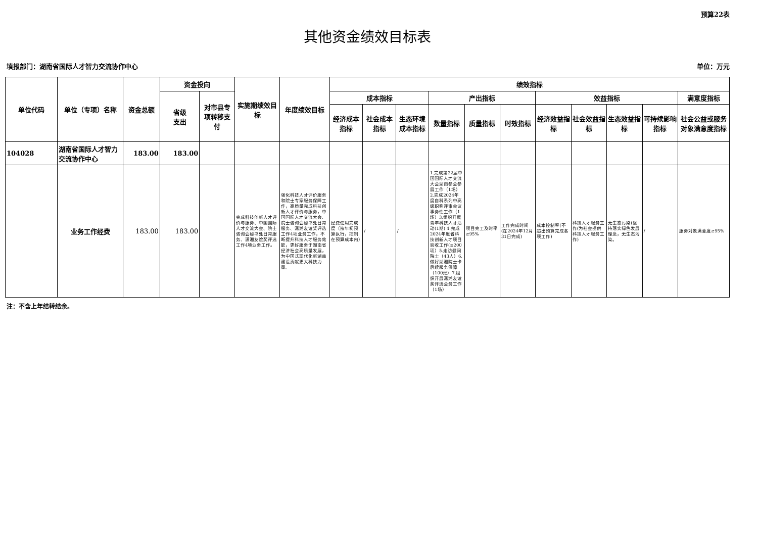预算22表
其他资金绩效目标表
填报部门：湖南省国际人才智力交流协作中心 单位：万元
| 单位代码 | 单位（专项）名称 | 资金总额 | 资金投向 | | 实施期绩效目标 | 年度绩效目标 | 绩效指标 | | | | | | | | | | |
| --- | --- | --- | --- | --- | --- | --- | --- | --- | --- | --- | --- | --- | --- | --- | --- | --- | --- |
| | | | 省级 支出 | 对市县专项转移支付 | | | 成本指标 | | | 产出指标 | | | 效益指标 | | | | 满意度指标 |
| | | | | | | | 经济成本指标 | 社会成本指标 | 生态环境成本指标 | 数量指标 | 质量指标 | 时效指标 | 经济效益指标 | 社会效益指标 | 生态效益指标 | 可持续影响指标 | 社会公益或服务对象满意度指标 |
| 104028 | 湖南省国际人才智力交流协作中心 | 183.00 | 183.00 | | | | | | | | | | | | | | |
| | 业务工作经费 | 183.00 | 183.00 | | 完成科技创新人才评价与服务、中国国际人才交流大会、院士咨询会秘书处日常服务、潇湘友谊奖评选工作4项业务工作。 | 强化科技人才评价服务和院士专家服务保障工作，高质量完成科技创新人才评价与服务，中国国际人才交流大会、院士咨询会秘书处日常服务、潇湘友谊奖评选工作4项业务工作，不断提升科技人才服务效能，更好服务于湖南省经济社会高质量发展，为中国式现代化新湖南建设贡献更大科技力量。 | 经费使用完成度（按年初预算执行，控制在预算成本内） | / | / | 1.完成第22届中国国际人才交流大会湖南参会参展工作（1场）2.完成2024年度自科系列中高级职称评审会议事务性工作（1场）3.组织开展青年科技人才活动(1期) 4.完成2024年度省科技创新人才项目验收工作(≥200项）5.走访慰问院士（43人）6.做好湖湘院士卡后续服务保障（100张）7.组织开展潇湘友谊奖评选会务工作（1场） | 项目完工及时率≥95% | 工作完成时间(在2024年12月31日完成) | 成本控制率(不超出预算完成各项工作) | 科技人才服务工作(为社会提供科技人才服务工作) | 无生态污染(坚持落实绿色发展理念，无生态污染。 | / | 服务对象满意度≥95% |
注：不含上年结转结余。